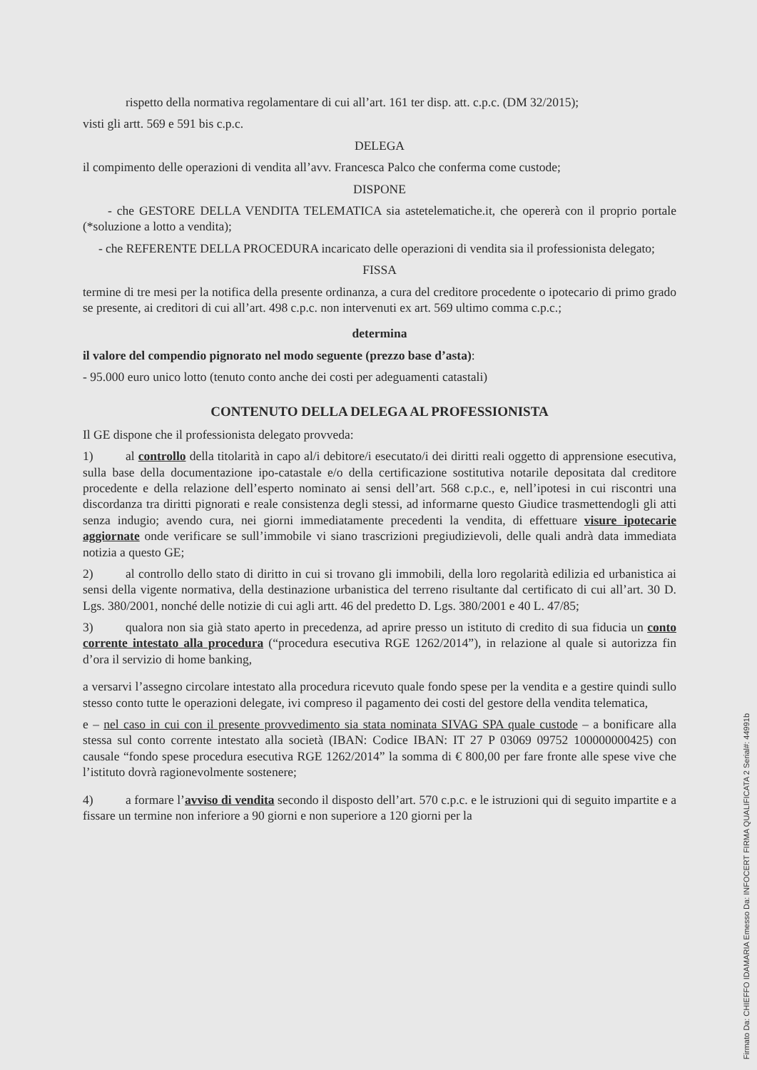rispetto della normativa regolamentare di cui all’art. 161 ter disp. att. c.p.c. (DM 32/2015);
visti gli artt. 569 e 591 bis c.p.c.
DELEGA
il compimento delle operazioni di vendita all’avv. Francesca Palco che conferma come custode;
DISPONE
- che GESTORE DELLA VENDITA TELEMATICA sia astetelematiche.it, che opererà con il proprio portale (*soluzione a lotto a vendita);
- che REFERENTE DELLA PROCEDURA incaricato delle operazioni di vendita sia il professionista delegato;
FISSA
termine di tre mesi per la notifica della presente ordinanza, a cura del creditore procedente o ipotecario di primo grado se presente, ai creditori di cui all’art. 498 c.p.c. non intervenuti ex art. 569 ultimo comma c.p.c.;
determina
il valore del compendio pignorato nel modo seguente (prezzo base d’asta):
- 95.000 euro unico lotto (tenuto conto anche dei costi per adeguamenti catastali)
CONTENUTO DELLA DELEGA AL PROFESSIONISTA
Il GE dispone che il professionista delegato provveda:
1) al controllo della titolarità in capo al/i debitore/i esecutato/i dei diritti reali oggetto di apprensione esecutiva, sulla base della documentazione ipo-catastale e/o della certificazione sostitutiva notarile depositata dal creditore procedente e della relazione dell’esperto nominato ai sensi dell’art. 568 c.p.c., e, nell’ipotesi in cui riscontri una discordanza tra diritti pignorati e reale consistenza degli stessi, ad informarne questo Giudice trasmettendogli gli atti senza indugio; avendo cura, nei giorni immediatamente precedenti la vendita, di effettuare visure ipotecarie aggiornate onde verificare se sull’immobile vi siano trascrizioni pregiudizievoli, delle quali andrà data immediata notizia a questo GE;
2) al controllo dello stato di diritto in cui si trovano gli immobili, della loro regolarità edilizia ed urbanistica ai sensi della vigente normativa, della destinazione urbanistica del terreno risultante dal certificato di cui all’art. 30 D. Lgs. 380/2001, nonché delle notizie di cui agli artt. 46 del predetto D. Lgs. 380/2001 e 40 L. 47/85;
3) qualora non sia già stato aperto in precedenza, ad aprire presso un istituto di credito di sua fiducia un conto corrente intestato alla procedura (“procedura esecutiva RGE 1262/2014”), in relazione al quale si autorizza fin d’ora il servizio di home banking,
a versarvi l’assegno circolare intestato alla procedura ricevuto quale fondo spese per la vendita e a gestire quindi sullo stesso conto tutte le operazioni delegate, ivi compreso il pagamento dei costi del gestore della vendita telematica,
e – nel caso in cui con il presente provvedimento sia stata nominata SIVAG SPA quale custode – a bonificare alla stessa sul conto corrente intestato alla società (IBAN: Codice IBAN: IT 27 P 03069 09752 100000000425) con causale “fondo spese procedura esecutiva RGE 1262/2014” la somma di € 800,00 per fare fronte alle spese vive che l’istituto dovrà ragionevolmente sostenere;
4) a formare l’avviso di vendita secondo il disposto dell’art. 570 c.p.c. e le istruzioni qui di seguito impartite e a fissare un termine non inferiore a 90 giorni e non superiore a 120 giorni per la
Firmato Da: CHIEFFO IDAMARIA Emesso Da: INFOCERT FIRMA QUALIFICATA 2 Serial#: 44991b